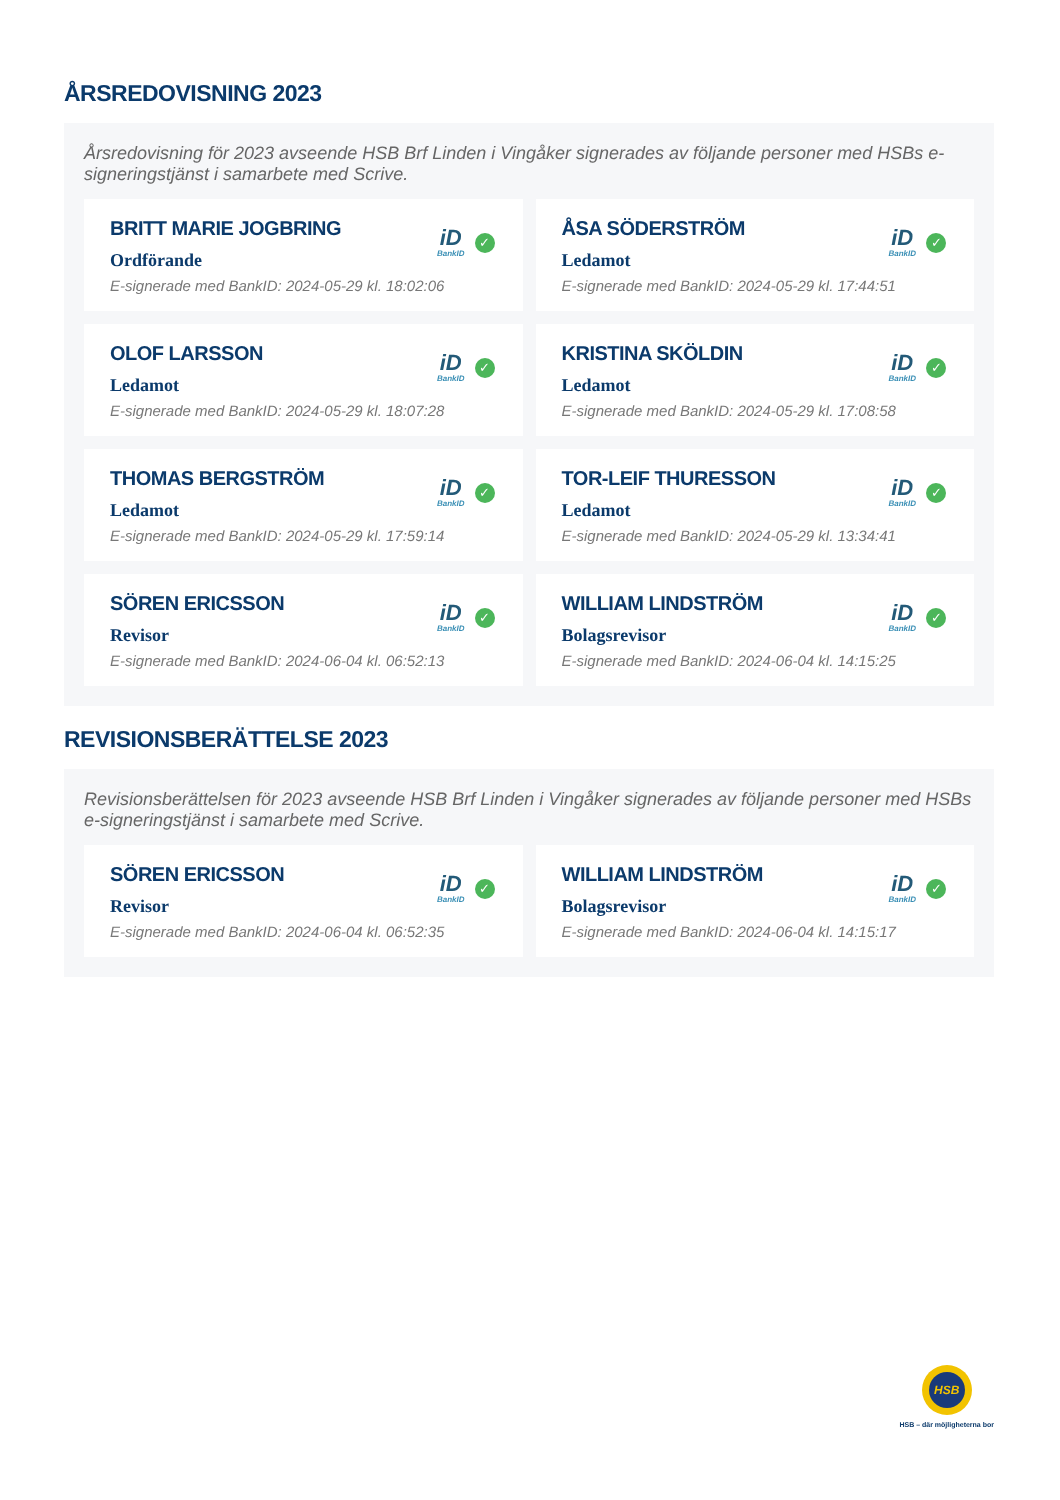ÅRSREDOVISNING 2023
Årsredovisning för 2023 avseende HSB Brf Linden i Vingåker signerades av följande personer med HSBs e-signeringstjänst i samarbete med Scrive.
BRITT MARIE JOGBRING
Ordförande
E-signerade med BankID: 2024-05-29 kl. 18:02:06
iD
BankID
✓
ÅSA SÖDERSTRÖM
Ledamot
E-signerade med BankID: 2024-05-29 kl. 17:44:51
iD
BankID
✓
OLOF LARSSON
Ledamot
E-signerade med BankID: 2024-05-29 kl. 18:07:28
iD
BankID
✓
KRISTINA SKÖLDIN
Ledamot
E-signerade med BankID: 2024-05-29 kl. 17:08:58
iD
BankID
✓
THOMAS BERGSTRÖM
Ledamot
E-signerade med BankID: 2024-05-29 kl. 17:59:14
iD
BankID
✓
TOR-LEIF THURESSON
Ledamot
E-signerade med BankID: 2024-05-29 kl. 13:34:41
iD
BankID
✓
SÖREN ERICSSON
Revisor
E-signerade med BankID: 2024-06-04 kl. 06:52:13
iD
BankID
✓
WILLIAM LINDSTRÖM
Bolagsrevisor
E-signerade med BankID: 2024-06-04 kl. 14:15:25
iD
BankID
✓
REVISIONSBERÄTTELSE 2023
Revisionsberättelsen för 2023 avseende HSB Brf Linden i Vingåker signerades av följande personer med HSBs e-signeringstjänst i samarbete med Scrive.
SÖREN ERICSSON
Revisor
E-signerade med BankID: 2024-06-04 kl. 06:52:35
iD
BankID
✓
WILLIAM LINDSTRÖM
Bolagsrevisor
E-signerade med BankID: 2024-06-04 kl. 14:15:17
iD
BankID
✓
HSB
HSB – där möjligheterna bor